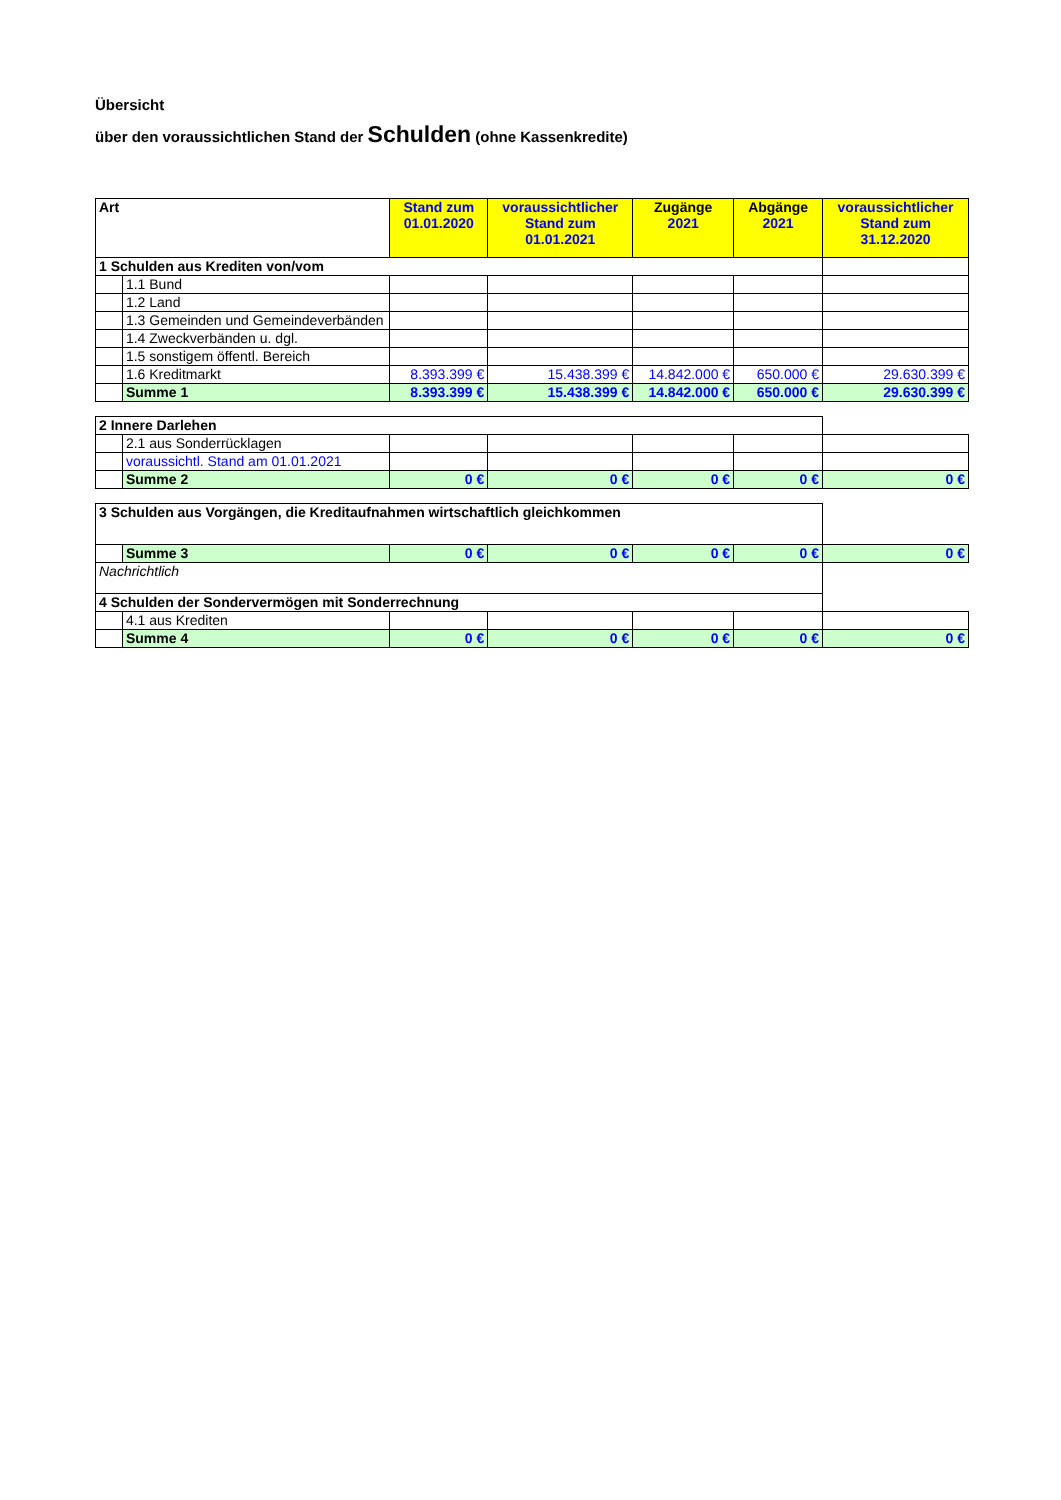Übersicht
über den voraussichtlichen Stand der Schulden (ohne Kassenkredite)
| Art | | Stand zum 01.01.2020 | voraussichtlicher Stand zum 01.01.2021 | Zugänge 2021 | Abgänge 2021 | voraussichtlicher Stand zum 31.12.2020 |
| --- | --- | --- | --- | --- | --- | --- |
| 1 Schulden aus Krediten von/vom | | | | | | |
| | 1.1 Bund | | | | | |
| | 1.2 Land | | | | | |
| | 1.3 Gemeinden und Gemeindeverbänden | | | | | |
| | 1.4 Zweckverbänden u. dgl. | | | | | |
| | 1.5 sonstigem öffentl. Bereich | | | | | |
| | 1.6 Kreditmarkt | 8.393.399 € | 15.438.399 € | 14.842.000 € | 650.000 € | 29.630.399 € |
| | Summe 1 | 8.393.399 € | 15.438.399 € | 14.842.000 € | 650.000 € | 29.630.399 € |
| 2 Innere Darlehen | | | | | | |
| | 2.1 aus Sonderrücklagen | | | | | |
| | voraussichtl. Stand am 01.01.2021 | | | | | |
| | Summe 2 | 0 € | 0 € | 0 € | 0 € | 0 € |
| 3 Schulden aus Vorgängen, die Kreditaufnahmen wirtschaftlich gleichkommen | | | | | | |
| | Summe 3 | 0 € | 0 € | 0 € | 0 € | 0 € |
| Nachrichtlich | | | | | | |
| 4 Schulden der Sondervermögen mit Sonderrechnung | | | | | | |
| | 4.1 aus Krediten | | | | | |
| | Summe 4 | 0 € | 0 € | 0 € | 0 € | 0 € |